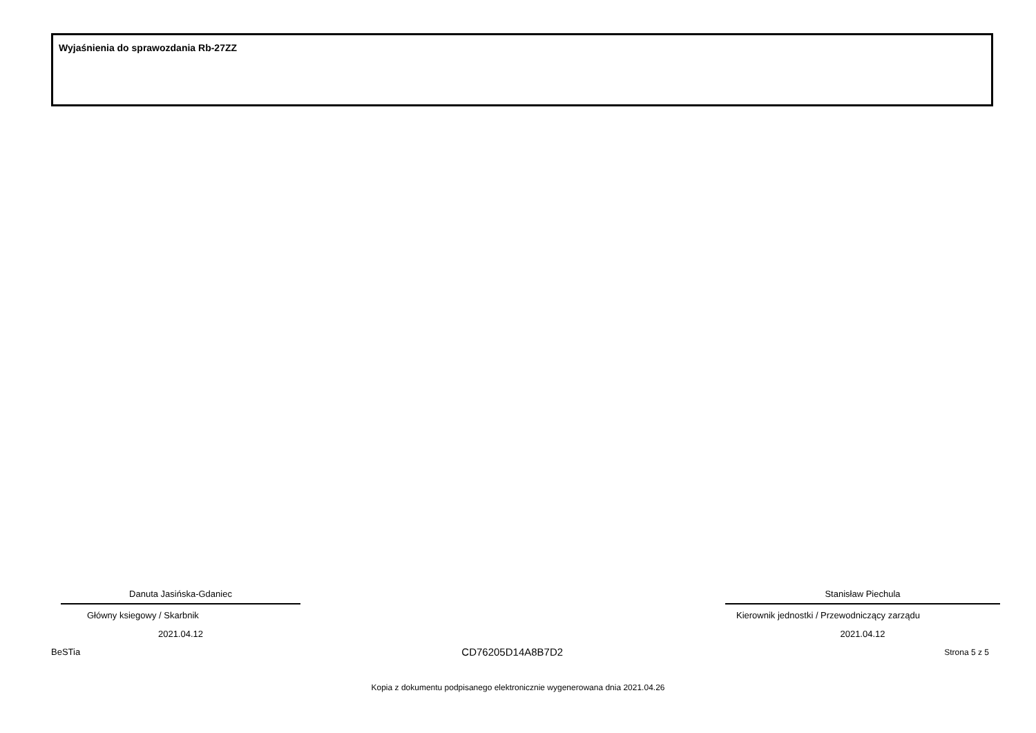Wyjaśnienia do sprawozdania Rb-27ZZ
Danuta Jasińska-Gdaniec
Główny ksiegowy / Skarbnik
2021.04.12
Stanisław Piechula
Kierownik jednostki / Przewodniczący zarządu
2021.04.12
BeSTia CD76205D14A8B7D2 Strona 5 z 5
Kopia z dokumentu podpisanego elektronicznie wygenerowana dnia 2021.04.26